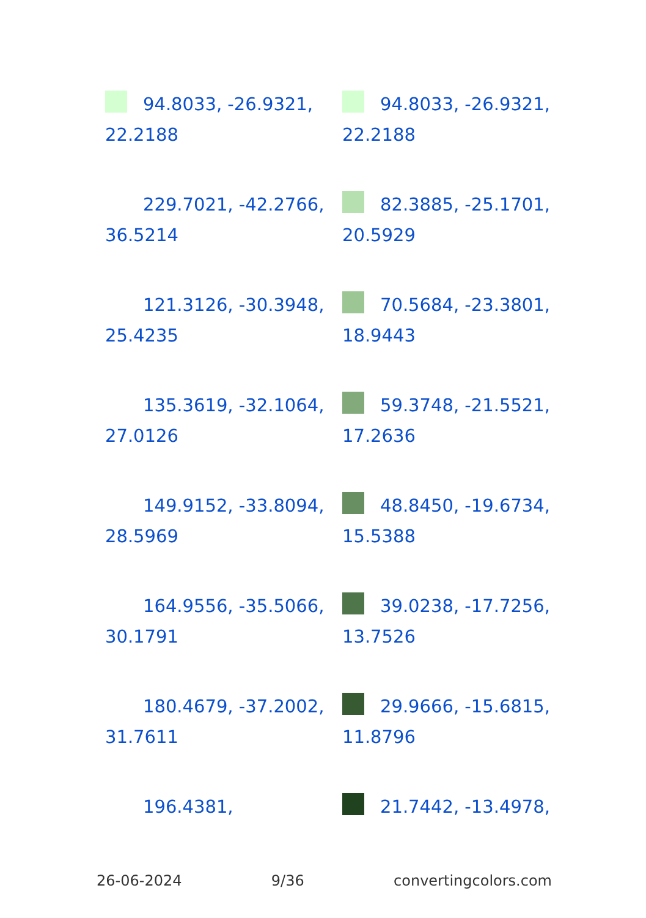94.8033, -26.9321, 22.2188
94.8033, -26.9321, 22.2188
229.7021, -42.2766, 36.5214
82.3885, -25.1701, 20.5929
121.3126, -30.3948, 25.4235
70.5684, -23.3801, 18.9443
135.3619, -32.1064, 27.0126
59.3748, -21.5521, 17.2636
149.9152, -33.8094, 28.5969
48.8450, -19.6734, 15.5388
164.9556, -35.5066, 30.1791
39.0238, -17.7256, 13.7526
180.4679, -37.2002, 31.7611
29.9666, -15.6815, 11.8796
196.4381,
21.7442, -13.4978,
26-06-2024 9/36 convertingcolors.com